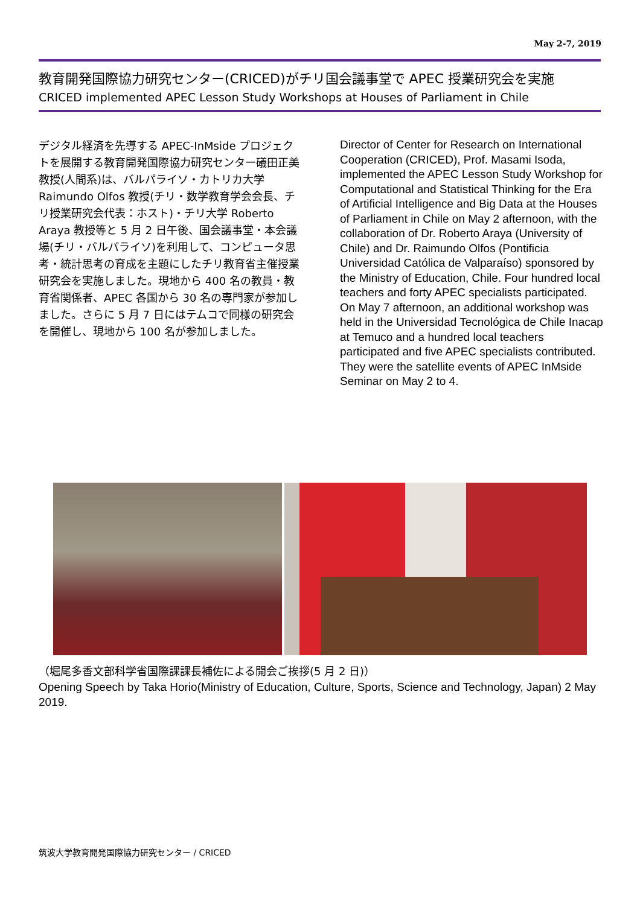May 2-7, 2019
教育開発国際協力研究センター(CRICED)がチリ国会議事堂で APEC 授業研究会を実施
CRICED implemented APEC Lesson Study Workshops at Houses of Parliament in Chile
デジタル経済を先導する APEC-InMside プロジェクトを展開する教育開発国際協力研究センター礒田正美教授(人間系)は、バルパライソ・カトリカ大学 Raimundo Olfos 教授(チリ・数学教育学会会長、チリ授業研究会代表：ホスト)・チリ大学 Roberto Araya 教授等と 5 月 2 日午後、国会議事堂・本会議場(チリ・バルパライソ)を利用して、コンピュータ思考・統計思考の育成を主題にしたチリ教育省主催授業研究会を実施しました。現地から 400 名の教員・教育省関係者、APEC 各国から 30 名の専門家が参加しました。さらに 5 月 7 日にはテムコで同様の研究会を開催し、現地から 100 名が参加しました。
Director of Center for Research on International Cooperation (CRICED), Prof. Masami Isoda, implemented the APEC Lesson Study Workshop for Computational and Statistical Thinking for the Era of Artificial Intelligence and Big Data at the Houses of Parliament in Chile on May 2 afternoon, with the collaboration of Dr. Roberto Araya (University of Chile) and Dr. Raimundo Olfos (Pontificia Universidad Católica de Valparaíso) sponsored by the Ministry of Education, Chile. Four hundred local teachers and forty APEC specialists participated. On May 7 afternoon, an additional workshop was held in the Universidad Tecnológica de Chile Inacap at Temuco and a hundred local teachers participated and five APEC specialists contributed. They were the satellite events of APEC InMside Seminar on May 2 to 4.
（堀尾多香文部科学省国際課課長補佐による開会ご挨拶(5 月 2 日)）
Opening Speech by Taka Horio(Ministry of Education, Culture, Sports, Science and Technology, Japan) 2 May 2019.
筑波大学教育開発国際協力研究センター / CRICED